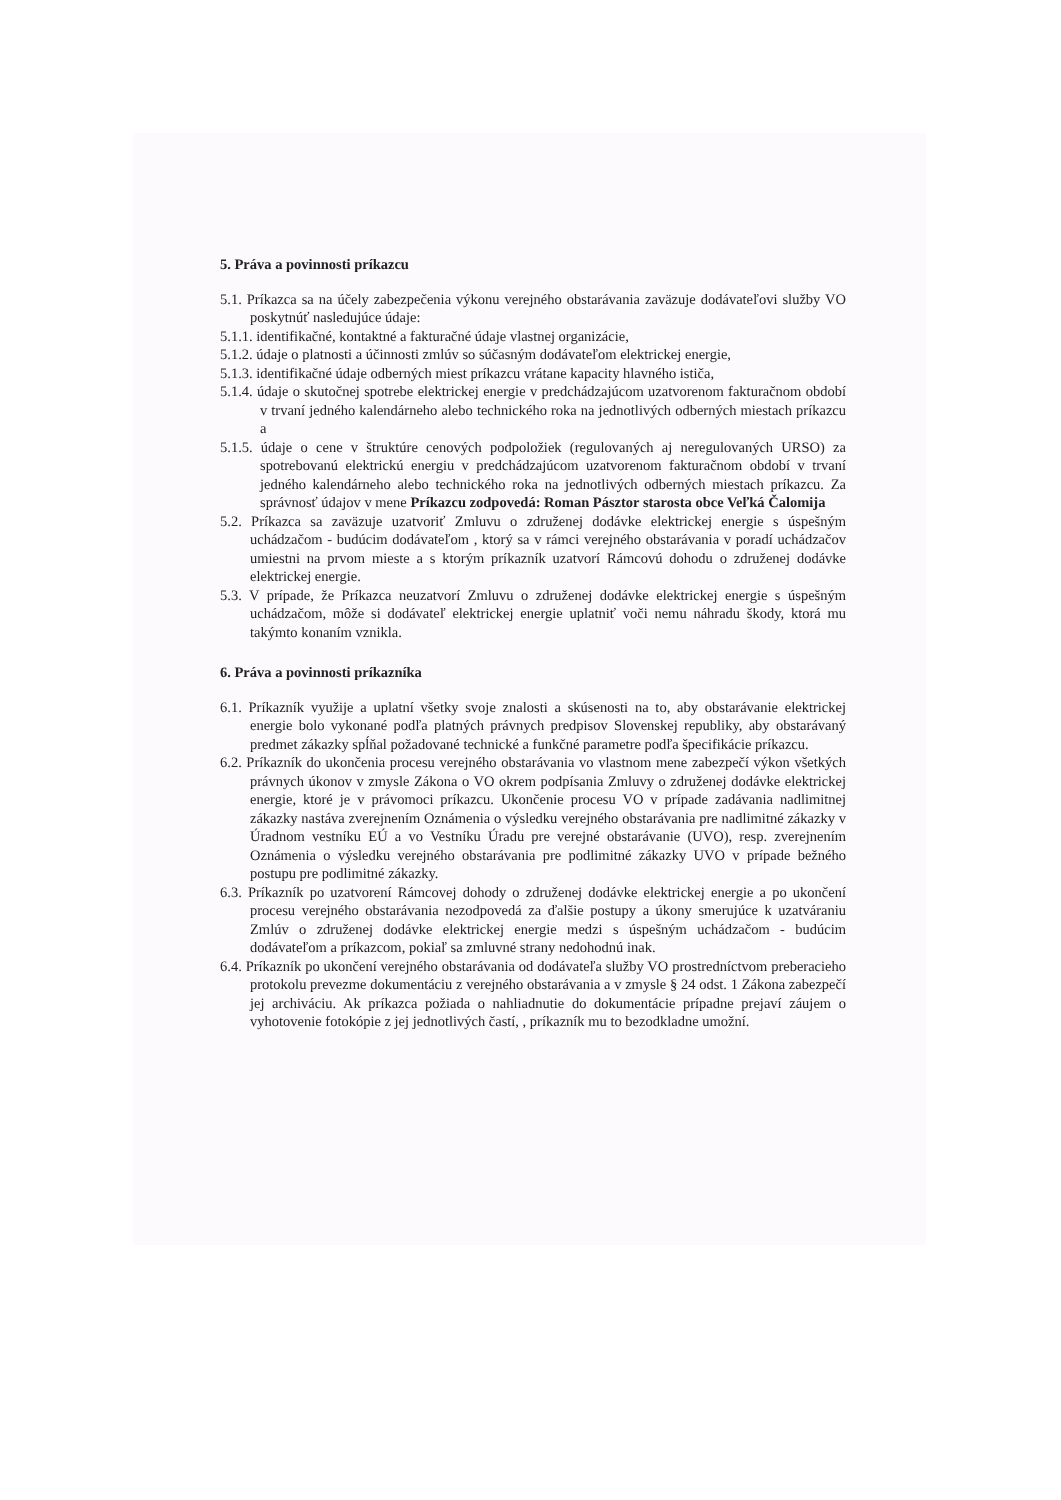5. Práva a povinnosti príkazcu
5.1. Príkazca sa na účely zabezpečenia výkonu verejného obstarávania zaväzuje dodávateľovi služby VO poskytnúť nasledujúce údaje:
5.1.1. identifikačné, kontaktné a fakturačné údaje vlastnej organizácie,
5.1.2. údaje o platnosti a účinnosti zmlúv so súčasným dodávateľom elektrickej energie,
5.1.3. identifikačné údaje odberných miest príkazcu vrátane kapacity hlavného ističa,
5.1.4. údaje o skutočnej spotrebe elektrickej energie v predchádzajúcom uzatvorenom fakturačnom období v trvaní jedného kalendárneho alebo technického roka na jednotlivých odberných miestach príkazcu a
5.1.5. údaje o cene v štruktúre cenových podpoložiek (regulovaných aj neregulovaných URSO) za spotrebovanú elektrickú energiu v predchádzajúcom uzatvorenom fakturačnom období v trvaní jedného kalendárneho alebo technického roka na jednotlivých odberných miestach príkazcu. Za správnosť údajov v mene Príkazcu zodpovedá: Roman Pásztor starosta obce Veľká Čalomija
5.2. Príkazca sa zaväzuje uzatvoriť Zmluvu o združenej dodávke elektrickej energie s úspešným uchádzačom - budúcim dodávateľom , ktorý sa v rámci verejného obstarávania v poradí uchádzačov umiestni na prvom mieste a s ktorým príkazník uzatvorí Rámcovú dohodu o združenej dodávke elektrickej energie.
5.3. V prípade, že Príkazca neuzatvorí Zmluvu o združenej dodávke elektrickej energie s úspešným uchádzačom, môže si dodávateľ elektrickej energie uplatniť voči nemu náhradu škody, ktorá mu takýmto konaním vznikla.
6. Práva a povinnosti príkazníka
6.1. Príkazník využije a uplatní všetky svoje znalosti a skúsenosti na to, aby obstarávanie elektrickej energie bolo vykonané podľa platných právnych predpisov Slovenskej republiky, aby obstarávaný predmet zákazky spĺňal požadované technické a funkčné parametre podľa špecifikácie príkazcu.
6.2. Príkazník do ukončenia procesu verejného obstarávania vo vlastnom mene zabezpečí výkon všetkých právnych úkonov v zmysle Zákona o VO okrem podpísania Zmluvy o združenej dodávke elektrickej energie, ktoré je v právomoci príkazcu. Ukončenie procesu VO v prípade zadávania nadlimitnej zákazky nastáva zverejnením Oznámenia o výsledku verejného obstarávania pre nadlimitné zákazky v Úradnom vestníku EÚ a vo Vestníku Úradu pre verejné obstarávanie (UVO), resp. zverejnením Oznámenia o výsledku verejného obstarávania pre podlimitné zákazky UVO v prípade bežného postupu pre podlimitné zákazky.
6.3. Príkazník po uzatvorení Rámcovej dohody o združenej dodávke elektrickej energie a po ukončení procesu verejného obstarávania nezodpovedá za ďalšie postupy a úkony smerujúce k uzatváraniu Zmlúv o združenej dodávke elektrickej energie medzi s úspešným uchádzačom - budúcim dodávateľom a príkazcom, pokiaľ sa zmluvné strany nedohodnú inak.
6.4. Príkazník po ukončení verejného obstarávania od dodávateľa služby VO prostredníctvom preberacieho protokolu prevezme dokumentáciu z verejného obstarávania a v zmysle § 24 odst. 1 Zákona zabezpečí jej archiváciu. Ak príkazca požiada o nahliadnutie do dokumentácie prípadne prejaví záujem o vyhotovenie fotokópie z jej jednotlivých častí, , príkazník mu to bezodkladne umožní.